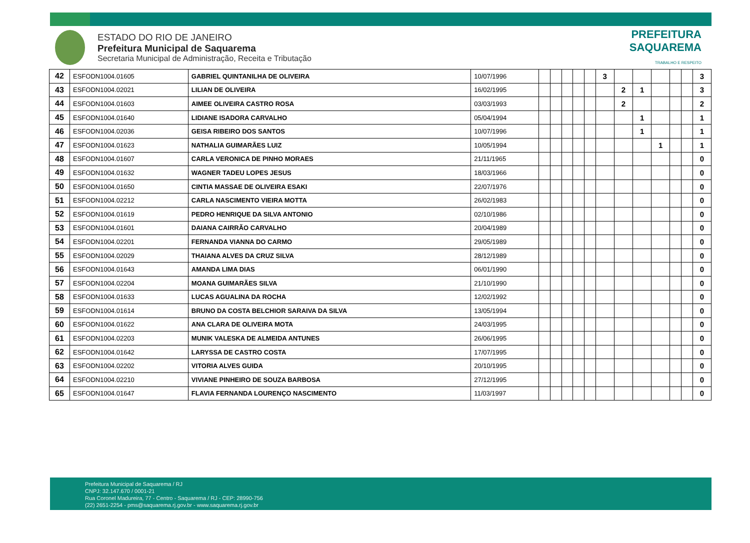ESTADO DO RIO DE JANEIRO
Prefeitura Municipal de Saquarema
Secretaria Municipal de Administração, Receita e Tributação
PREFEITURA
SAQUAREMA
TRABALHO E RESPEITO
| 42 | ESFODN1004.01605 | GABRIEL QUINTANILHA DE OLIVEIRA | 10/07/1996 | | | | | | 3 | | | | | | 3 |
| 43 | ESFODN1004.02021 | LILIAN DE OLIVEIRA | 16/02/1995 | | | | | | | 2 | 1 | | | | 3 |
| 44 | ESFODN1004.01603 | AIMEE OLIVEIRA CASTRO ROSA | 03/03/1993 | | | | | | | 2 | | | | | 2 |
| 45 | ESFODN1004.01640 | LIDIANE ISADORA CARVALHO | 05/04/1994 | | | | | | | | 1 | | | | 1 |
| 46 | ESFODN1004.02036 | GEISA RIBEIRO DOS SANTOS | 10/07/1996 | | | | | | | | 1 | | | | 1 |
| 47 | ESFODN1004.01623 | NATHALIA GUIMARÃES LUIZ | 10/05/1994 | | | | | | | | | 1 | | | 1 |
| 48 | ESFODN1004.01607 | CARLA VERONICA DE PINHO MORAES | 21/11/1965 | | | | | | | | | | | | 0 |
| 49 | ESFODN1004.01632 | WAGNER TADEU LOPES JESUS | 18/03/1966 | | | | | | | | | | | | 0 |
| 50 | ESFODN1004.01650 | CINTIA MASSAE DE OLIVEIRA ESAKI | 22/07/1976 | | | | | | | | | | | | 0 |
| 51 | ESFODN1004.02212 | CARLA NASCIMENTO VIEIRA MOTTA | 26/02/1983 | | | | | | | | | | | | 0 |
| 52 | ESFODN1004.01619 | PEDRO HENRIQUE DA SILVA ANTONIO | 02/10/1986 | | | | | | | | | | | | 0 |
| 53 | ESFODN1004.01601 | DAIANA CAIRRÃO CARVALHO | 20/04/1989 | | | | | | | | | | | | 0 |
| 54 | ESFODN1004.02201 | FERNANDA VIANNA DO CARMO | 29/05/1989 | | | | | | | | | | | | 0 |
| 55 | ESFODN1004.02029 | THAIANA ALVES DA CRUZ SILVA | 28/12/1989 | | | | | | | | | | | | 0 |
| 56 | ESFODN1004.01643 | AMANDA LIMA DIAS | 06/01/1990 | | | | | | | | | | | | 0 |
| 57 | ESFODN1004.02204 | MOANA GUIMARÃES SILVA | 21/10/1990 | | | | | | | | | | | | 0 |
| 58 | ESFODN1004.01633 | LUCAS AGUALINA DA ROCHA | 12/02/1992 | | | | | | | | | | | | 0 |
| 59 | ESFODN1004.01614 | BRUNO DA COSTA BELCHIOR SARAIVA DA SILVA | 13/05/1994 | | | | | | | | | | | | 0 |
| 60 | ESFODN1004.01622 | ANA CLARA DE OLIVEIRA MOTA | 24/03/1995 | | | | | | | | | | | | 0 |
| 61 | ESFODN1004.02203 | MUNIK VALESKA DE ALMEIDA ANTUNES | 26/06/1995 | | | | | | | | | | | | 0 |
| 62 | ESFODN1004.01642 | LARYSSA DE CASTRO COSTA | 17/07/1995 | | | | | | | | | | | | 0 |
| 63 | ESFODN1004.02202 | VITORIA ALVES GUIDA | 20/10/1995 | | | | | | | | | | | | 0 |
| 64 | ESFODN1004.02210 | VIVIANE PINHEIRO DE SOUZA BARBOSA | 27/12/1995 | | | | | | | | | | | | 0 |
| 65 | ESFODN1004.01647 | FLAVIA FERNANDA LOURENÇO NASCIMENTO | 11/03/1997 | | | | | | | | | | | | 0 |
Prefeitura Municipal de Saquarema / RJ
CNPJ: 32.147.670 / 0001-21
Rua Coronel Madureira, 77 - Centro - Saquarema / RJ - CEP: 28990-756
(22) 2651-2254 - pms@saquarema.rj.gov.br - www.saquarema.rj.gov.br